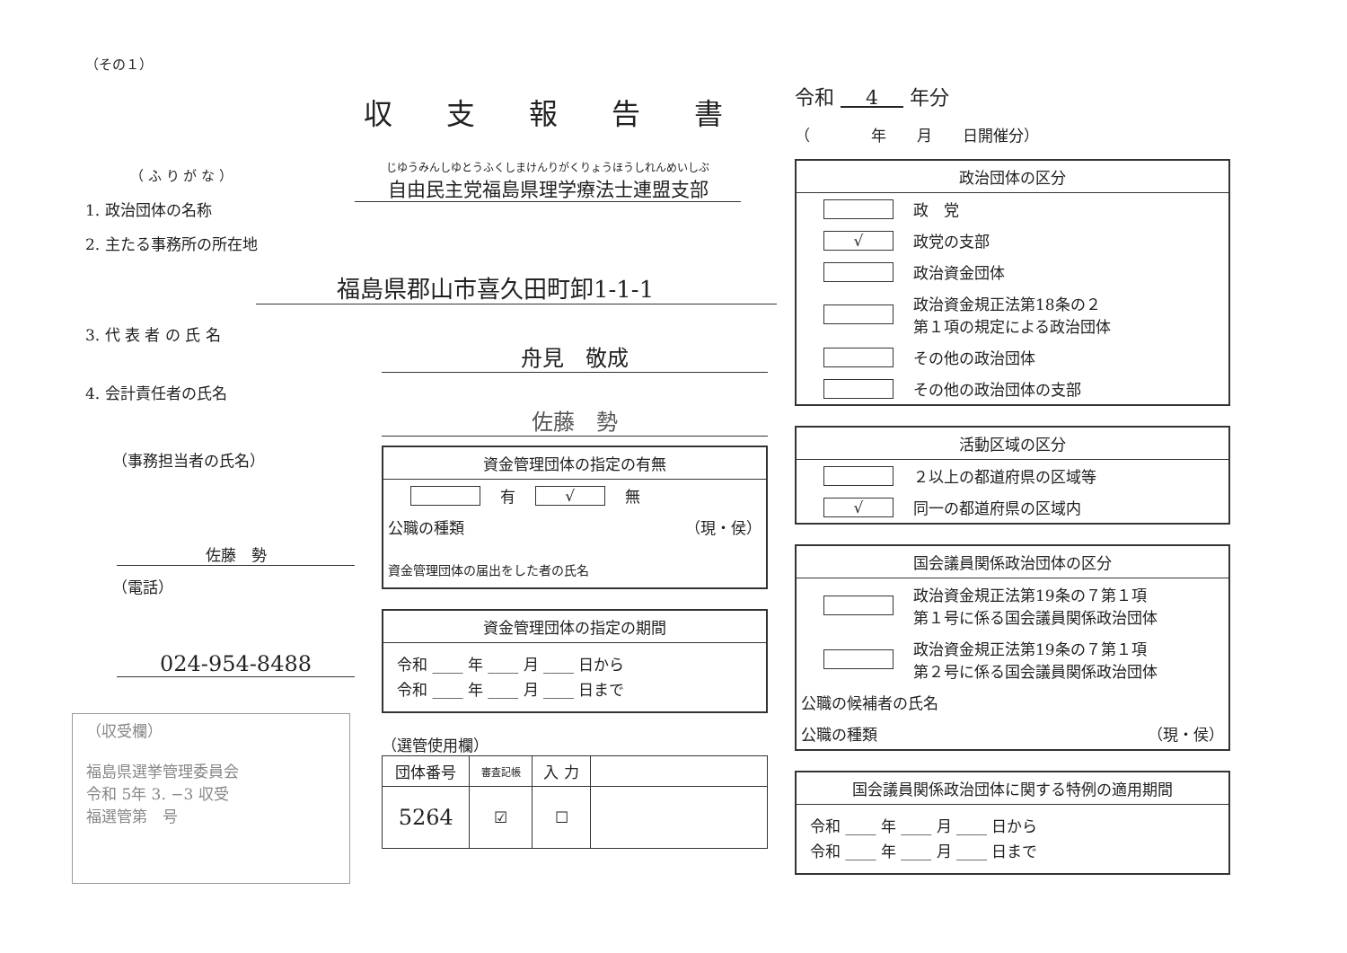（その１）
収支報告書
（ ふ り が な ）
1. 政治団体の名称
2. 主たる事務所の所在地
じゆうみんしゆとうふくしまけんりがくりょうほうしれんめいしぶ
自由民主党福島県理学療法士連盟支部
福島県郡山市喜久田町卸1-1-1
3. 代 表 者 の 氏 名
4. 会計責任者の氏名
（事務担当者の氏名）
佐藤　勢
（電話）
024-954-8488
（収受欄）
福島県選挙管理委員会
令和 5年 3. −3 収受
福選管第　号
舟見　敬成
佐藤　勢
資金管理団体の指定の有無
有 √ 無
公職の種類 （現・侯）
資金管理団体の届出をした者の氏名
資金管理団体の指定の期間
令和 ____ 年 ____ 月 ____ 日から
令和 ____ 年 ____ 月 ____ 日まで
（選管使用欄）
| 団体番号 | 審査記帳 | 入 力 | |
| 5264 | ☑ | ☐ | |
令和 4 年分
（　　　　年　　月　　日開催分）
政治団体の区分
政　党
√ 政党の支部
政治資金団体
政治資金規正法第18条の２
第１項の規定による政治団体
その他の政治団体
その他の政治団体の支部
活動区域の区分
２以上の都道府県の区域等
√ 同一の都道府県の区域内
国会議員関係政治団体の区分
政治資金規正法第19条の７第１項
第１号に係る国会議員関係政治団体
政治資金規正法第19条の７第１項
第２号に係る国会議員関係政治団体
公職の候補者の氏名
公職の種類 （現・侯）
国会議員関係政治団体に関する特例の適用期間
令和 ____ 年 ____ 月 ____ 日から
令和 ____ 年 ____ 月 ____ 日まで